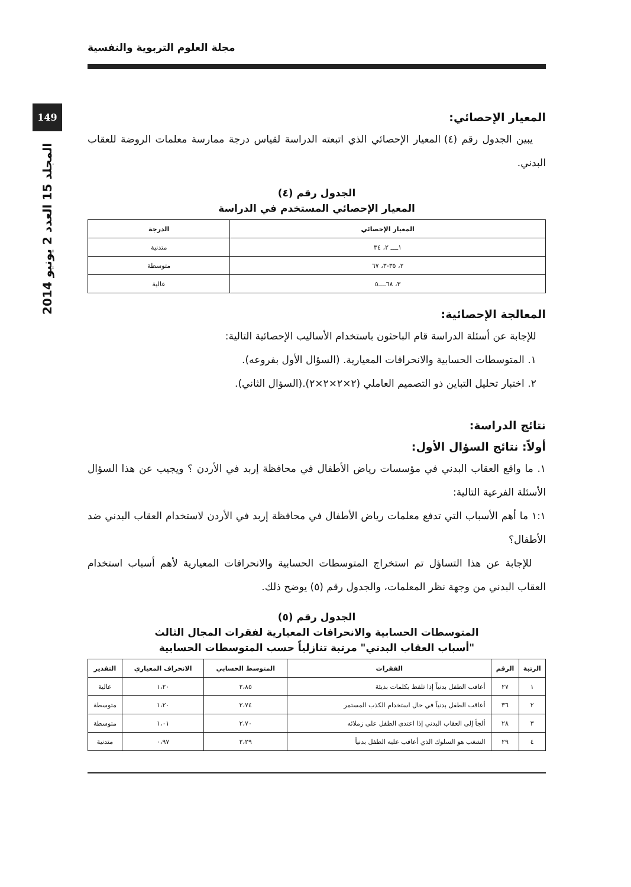149
المجلد 15 العدد 2 يونيو 2014
مجلة العلوم التربوية والنفسية
المعيار الإحصائي:
يبين الجدول رقم (٤) المعيار الإحصائي الذي اتبعته الدراسة لقياس درجة ممارسة معلمات الروضة للعقاب البدني.
الجدول رقم (٤)
المعيار الإحصائي المستخدم في الدراسة
| المعيار الإحصائي | الدرجة |
| --- | --- |
| ١ــــ ٢، ٣٤ | متدنية |
| ٢، ٣٥-٣، ٦٧ | متوسطة |
| ٣، ٦٨ــــ٥ | عالية |
المعالجة الإحصائية:
للإجابة عن أسئلة الدراسة قام الباحثون باستخدام الأساليب الإحصائية التالية:
١. المتوسطات الحسابية والانحرافات المعيارية. (السؤال الأول بفروعه).
٢. اختبار تحليل التباين ذو التصميم العاملي (٢×٢×٢×٢).(السؤال الثاني).
نتائج الدراسة:
أولاً: نتائج السؤال الأول:
١. ما واقع العقاب البدني في مؤسسات رياض الأطفال في محافظة إربد في الأردن ؟ ويجيب عن هذا السؤال الأسئلة الفرعية التالية:
١:١ ما أهم الأسباب التي تدفع معلمات رياض الأطفال في محافظة إربد في الأردن لاستخدام العقاب البدني ضد الأطفال؟
للإجابة عن هذا التساؤل تم استخراج المتوسطات الحسابية والانحرافات المعيارية لأهم أسباب استخدام العقاب البدني من وجهة نظر المعلمات، والجدول رقم (٥) يوضح ذلك.
الجدول رقم (٥)
المتوسطات الحسابية والانحرافات المعيارية لفقرات المجال الثالث
"أسباب العقاب البدني" مرتبة تنازلياً حسب المتوسطات الحسابية
| الرتبة | الرقم | الفقرات | المتوسط الحسابي | الانحراف المعياري | التقدير |
| --- | --- | --- | --- | --- | --- |
| ١ | ٢٧ | أعاقب الطفل بدنياً إذا تلفظ بكلمات بذيئة | ٢،٨٥ | ١،٢٠ | عالية |
| ٢ | ٣٦ | أعاقب الطفل بدنياً في حال استخدام الكذب المستمر | ٢،٧٤ | ١،٢٠ | متوسطة |
| ٣ | ٢٨ | ألجأ إلى العقاب البدني إذا اعتدى الطفل على زملائه | ٢،٧٠ | ١،٠١ | متوسطة |
| ٤ | ٢٩ | الشغب هو السلوك الذي أعاقب عليه الطفل بدنياً | ٢،٢٩ | ٠،٩٧ | متدنية |